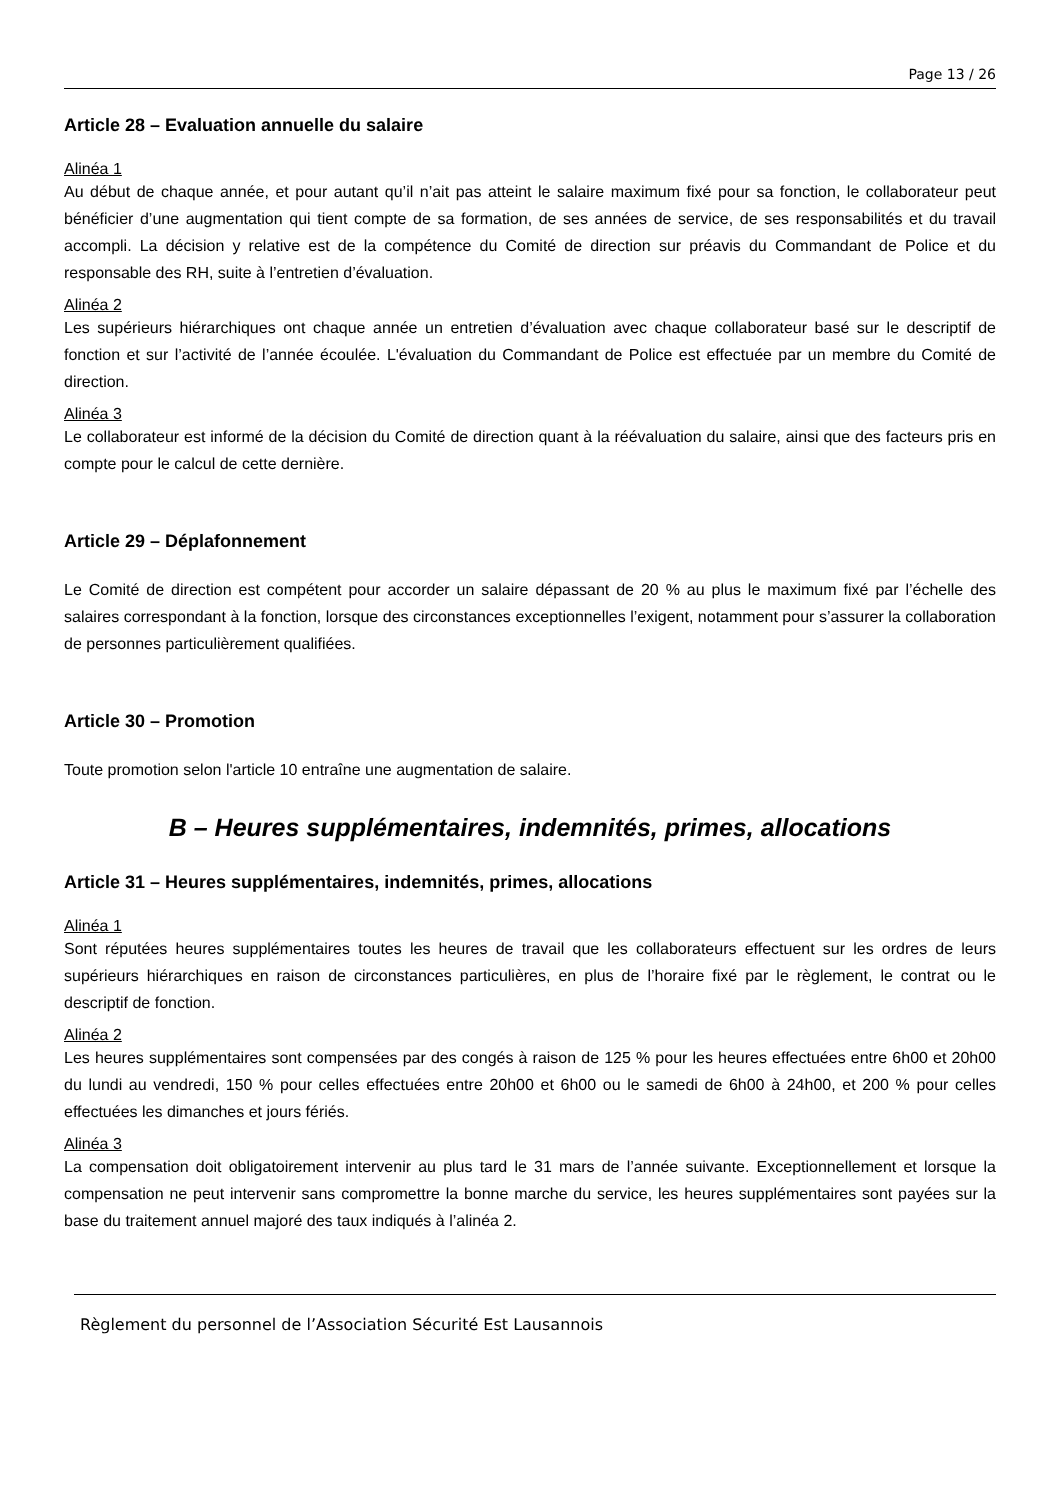Page 13 / 26
Article 28 – Evaluation annuelle du salaire
Alinéa 1
Au début de chaque année, et pour autant qu’il n’ait pas atteint le salaire maximum fixé pour sa fonction, le collaborateur peut bénéficier d’une augmentation qui tient compte de sa formation, de ses années de service, de ses responsabilités et du travail accompli. La décision y relative est de la compétence du Comité de direction sur préavis du Commandant de Police et du responsable des RH, suite à l’entretien d’évaluation.
Alinéa 2
Les supérieurs hiérarchiques ont chaque année un entretien d’évaluation avec chaque collaborateur basé sur le descriptif de fonction et sur l’activité de l’année écoulée. L'évaluation du Commandant de Police est effectuée par un membre du Comité de direction.
Alinéa 3
Le collaborateur est informé de la décision du Comité de direction quant à la réévaluation du salaire, ainsi que des facteurs pris en compte pour le calcul de cette dernière.
Article 29 – Déplafonnement
Le Comité de direction est compétent pour accorder un salaire dépassant de 20 % au plus le maximum fixé par l’échelle des salaires correspondant à la fonction, lorsque des circonstances exceptionnelles l’exigent, notamment pour s’assurer la collaboration de personnes particulièrement qualifiées.
Article 30 – Promotion
Toute promotion selon l'article 10 entraîne une augmentation de salaire.
B – Heures supplémentaires, indemnités, primes, allocations
Article 31 – Heures supplémentaires, indemnités, primes, allocations
Alinéa 1
Sont réputées heures supplémentaires toutes les heures de travail que les collaborateurs effectuent sur les ordres de leurs supérieurs hiérarchiques en raison de circonstances particulières, en plus de l’horaire fixé par le règlement, le contrat ou le descriptif de fonction.
Alinéa 2
Les heures supplémentaires sont compensées par des congés à raison de 125 % pour les heures effectuées entre 6h00 et 20h00 du lundi au vendredi, 150 % pour celles effectuées entre 20h00 et 6h00 ou le samedi de 6h00 à 24h00, et 200 % pour celles effectuées les dimanches et jours fériés.
Alinéa 3
La compensation doit obligatoirement intervenir au plus tard le 31 mars de l’année suivante. Exceptionnellement et lorsque la compensation ne peut intervenir sans compromettre la bonne marche du service, les heures supplémentaires sont payées sur la base du traitement annuel majoré des taux indiqués à l’alinéa 2.
Règlement du personnel de l’Association Sécurité Est Lausannois